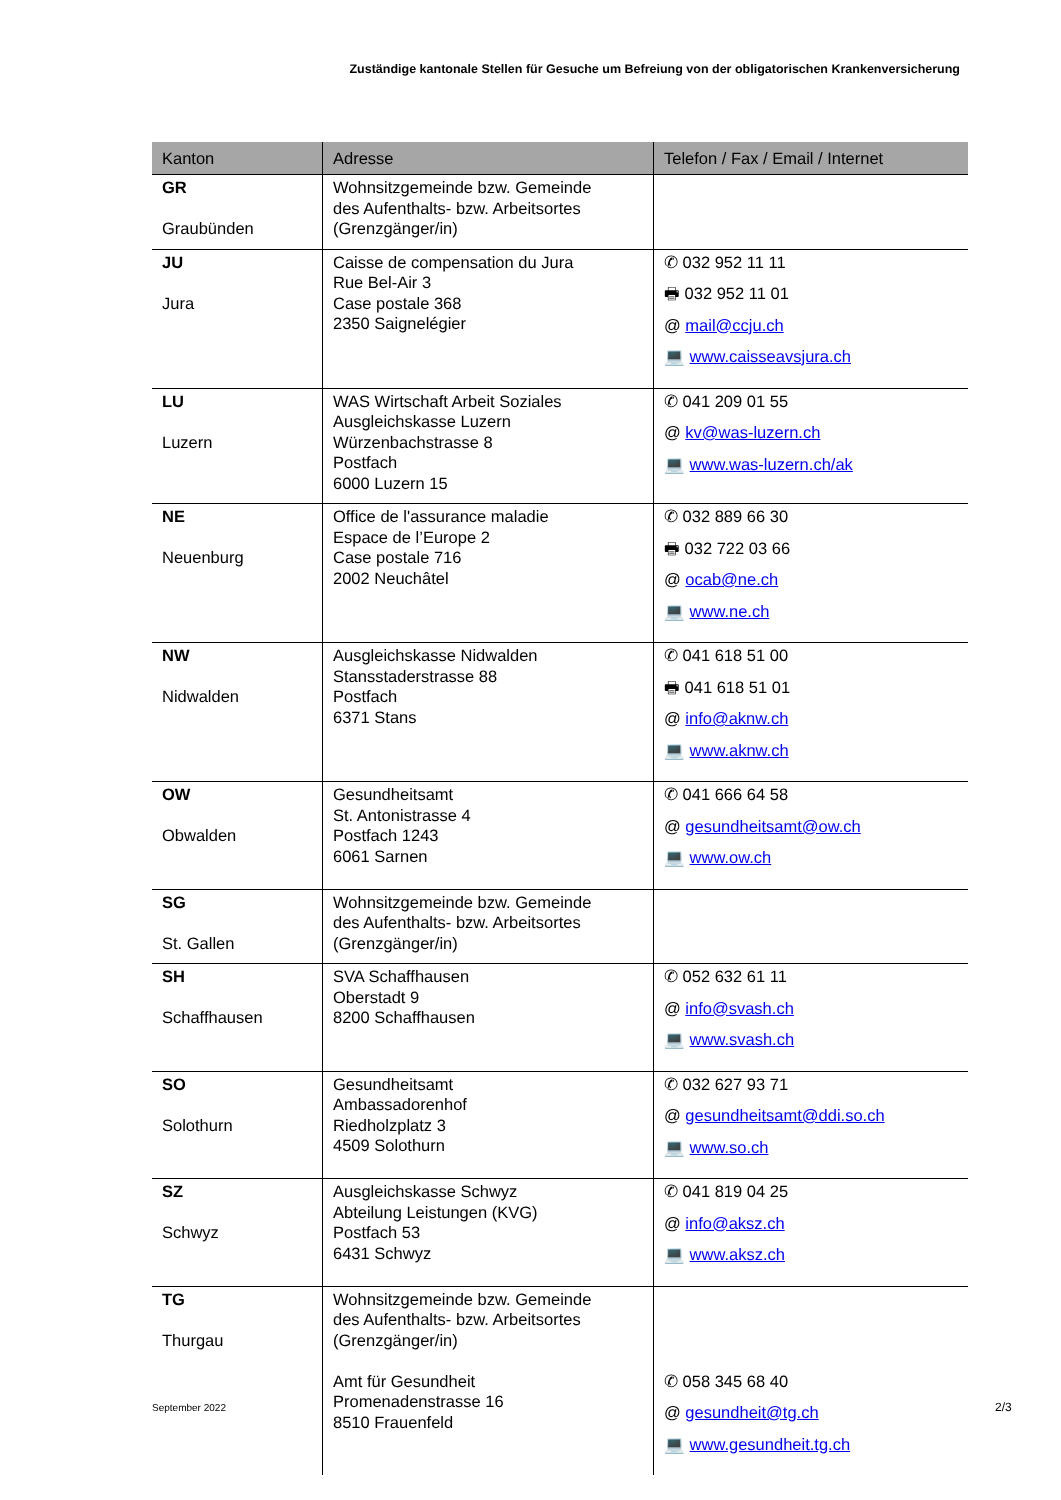Zuständige kantonale Stellen für Gesuche um Befreiung von der obligatorischen Krankenversicherung
| Kanton | Adresse | Telefon / Fax / Email / Internet |
| --- | --- | --- |
| GR Graubünden | Wohnsitzgemeinde bzw. Gemeinde des Aufenthalts- bzw. Arbeitsortes (Grenzgänger/in) | |
| JU Jura | Caisse de compensation du Jura Rue Bel-Air 3 Case postale 368 2350 Saignelégier | ✆ 032 952 11 11 🖶 032 952 11 01 @ mail@ccju.ch 💻 www.caisseavsjura.ch |
| LU Luzern | WAS Wirtschaft Arbeit Soziales Ausgleichskasse Luzern Würzenbachstrasse 8 Postfach 6000 Luzern 15 | ✆ 041 209 01 55 @ kv@was-luzern.ch 💻 www.was-luzern.ch/ak |
| NE Neuenburg | Office de l'assurance maladie Espace de l’Europe 2 Case postale 716 2002 Neuchâtel | ✆ 032 889 66 30 🖶 032 722 03 66 @ ocab@ne.ch 💻 www.ne.ch |
| NW Nidwalden | Ausgleichskasse Nidwalden Stansstaderstrasse 88 Postfach 6371 Stans | ✆ 041 618 51 00 🖶 041 618 51 01 @ info@aknw.ch 💻 www.aknw.ch |
| OW Obwalden | Gesundheitsamt St. Antonistrasse 4 Postfach 1243 6061 Sarnen | ✆ 041 666 64 58 @ gesundheitsamt@ow.ch 💻 www.ow.ch |
| SG St. Gallen | Wohnsitzgemeinde bzw. Gemeinde des Aufenthalts- bzw. Arbeitsortes (Grenzgänger/in) | |
| SH Schaffhausen | SVA Schaffhausen Oberstadt 9 8200 Schaffhausen | ✆ 052 632 61 11 @ info@svash.ch 💻 www.svash.ch |
| SO Solothurn | Gesundheitsamt Ambassadorenhof Riedholzplatz 3 4509 Solothurn | ✆ 032 627 93 71 @ gesundheitsamt@ddi.so.ch 💻 www.so.ch |
| SZ Schwyz | Ausgleichskasse Schwyz Abteilung Leistungen (KVG) Postfach 53 6431 Schwyz | ✆ 041 819 04 25 @ info@aksz.ch 💻 www.aksz.ch |
| TG Thurgau | Wohnsitzgemeinde bzw. Gemeinde des Aufenthalts- bzw. Arbeitsortes (Grenzgänger/in) Amt für Gesundheit Promenadenstrasse 16 8510 Frauenfeld | ✆ 058 345 68 40 @ gesundheit@tg.ch 💻 www.gesundheit.tg.ch |
September 2022 2/3